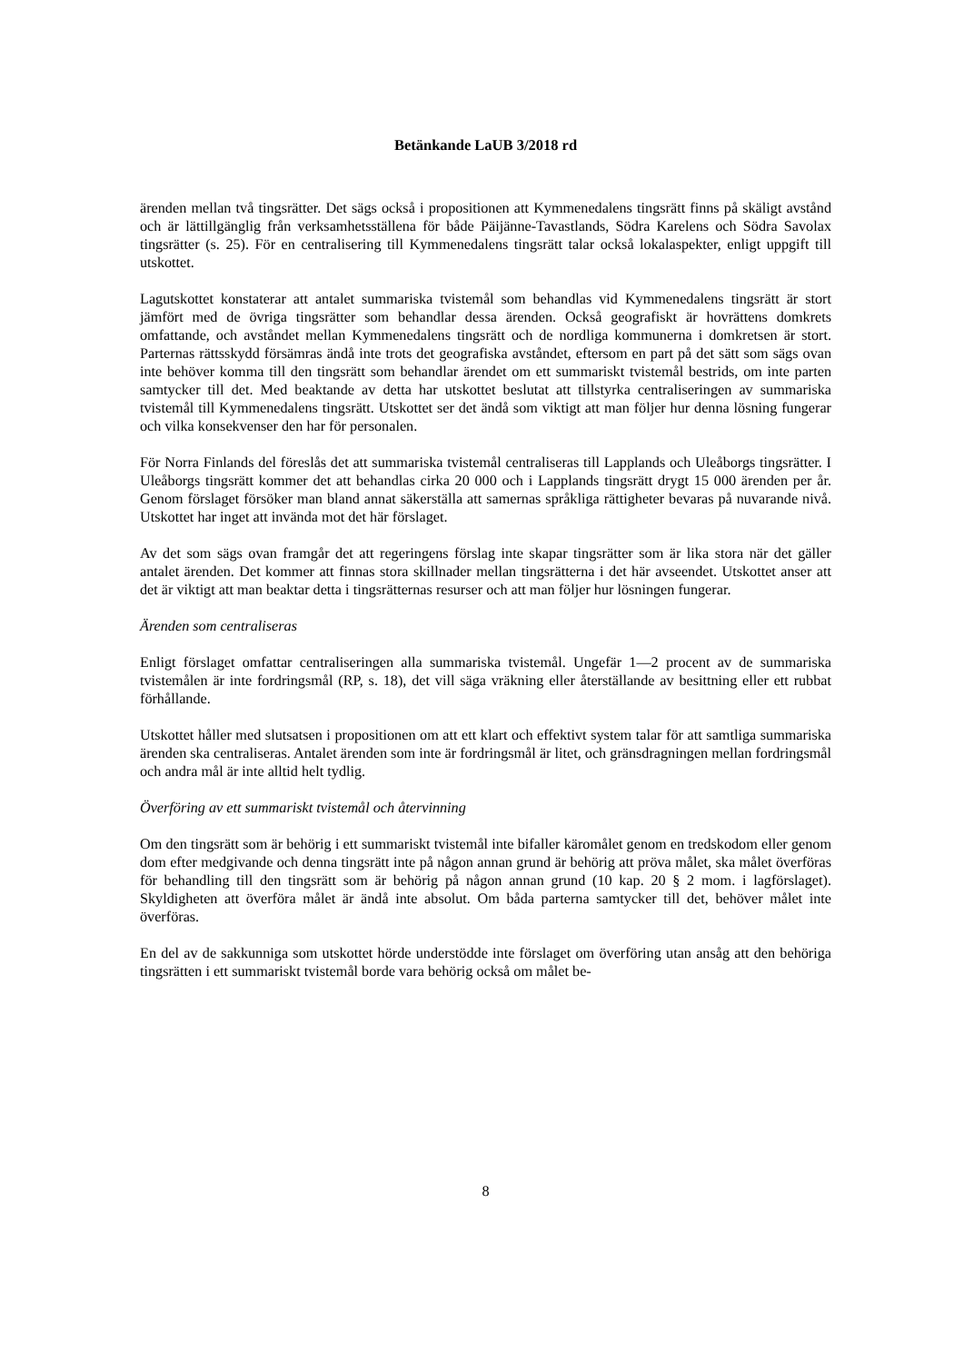Betänkande LaUB 3/2018 rd
ärenden mellan två tingsrätter. Det sägs också i propositionen att Kymmenedalens tingsrätt finns på skäligt avstånd och är lättillgänglig från verksamhetsställena för både Päijänne-Tavastlands, Södra Karelens och Södra Savolax tingsrätter (s. 25). För en centralisering till Kymmenedalens tingsrätt talar också lokalaspekter, enligt uppgift till utskottet.
Lagutskottet konstaterar att antalet summariska tvistemål som behandlas vid Kymmenedalens tingsrätt är stort jämfört med de övriga tingsrätter som behandlar dessa ärenden. Också geografiskt är hovrättens domkrets omfattande, och avståndet mellan Kymmenedalens tingsrätt och de nordliga kommunerna i domkretsen är stort. Parternas rättsskydd försämras ändå inte trots det geografiska avståndet, eftersom en part på det sätt som sägs ovan inte behöver komma till den tingsrätt som behandlar ärendet om ett summariskt tvistemål bestrids, om inte parten samtycker till det. Med beaktande av detta har utskottet beslutat att tillstyrka centraliseringen av summariska tvistemål till Kymmenedalens tingsrätt. Utskottet ser det ändå som viktigt att man följer hur denna lösning fungerar och vilka konsekvenser den har för personalen.
För Norra Finlands del föreslås det att summariska tvistemål centraliseras till Lapplands och Uleåborgs tingsrätter. I Uleåborgs tingsrätt kommer det att behandlas cirka 20 000 och i Lapplands tingsrätt drygt 15 000 ärenden per år. Genom förslaget försöker man bland annat säkerställa att samernas språkliga rättigheter bevaras på nuvarande nivå. Utskottet har inget att invända mot det här förslaget.
Av det som sägs ovan framgår det att regeringens förslag inte skapar tingsrätter som är lika stora när det gäller antalet ärenden. Det kommer att finnas stora skillnader mellan tingsrätterna i det här avseendet. Utskottet anser att det är viktigt att man beaktar detta i tingsrätternas resurser och att man följer hur lösningen fungerar.
Ärenden som centraliseras
Enligt förslaget omfattar centraliseringen alla summariska tvistemål. Ungefär 1—2 procent av de summariska tvistemålen är inte fordringsmål (RP, s. 18), det vill säga vräkning eller återställande av besittning eller ett rubbat förhållande.
Utskottet håller med slutsatsen i propositionen om att ett klart och effektivt system talar för att samtliga summariska ärenden ska centraliseras. Antalet ärenden som inte är fordringsmål är litet, och gränsdragningen mellan fordringsmål och andra mål är inte alltid helt tydlig.
Överföring av ett summariskt tvistemål och återvinning
Om den tingsrätt som är behörig i ett summariskt tvistemål inte bifaller käromålet genom en tredskodom eller genom dom efter medgivande och denna tingsrätt inte på någon annan grund är behörig att pröva målet, ska målet överföras för behandling till den tingsrätt som är behörig på någon annan grund (10 kap. 20 § 2 mom. i lagförslaget). Skyldigheten att överföra målet är ändå inte absolut. Om båda parterna samtycker till det, behöver målet inte överföras.
En del av de sakkunniga som utskottet hörde understödde inte förslaget om överföring utan ansåg att den behöriga tingsrätten i ett summariskt tvistemål borde vara behörig också om målet be-
8